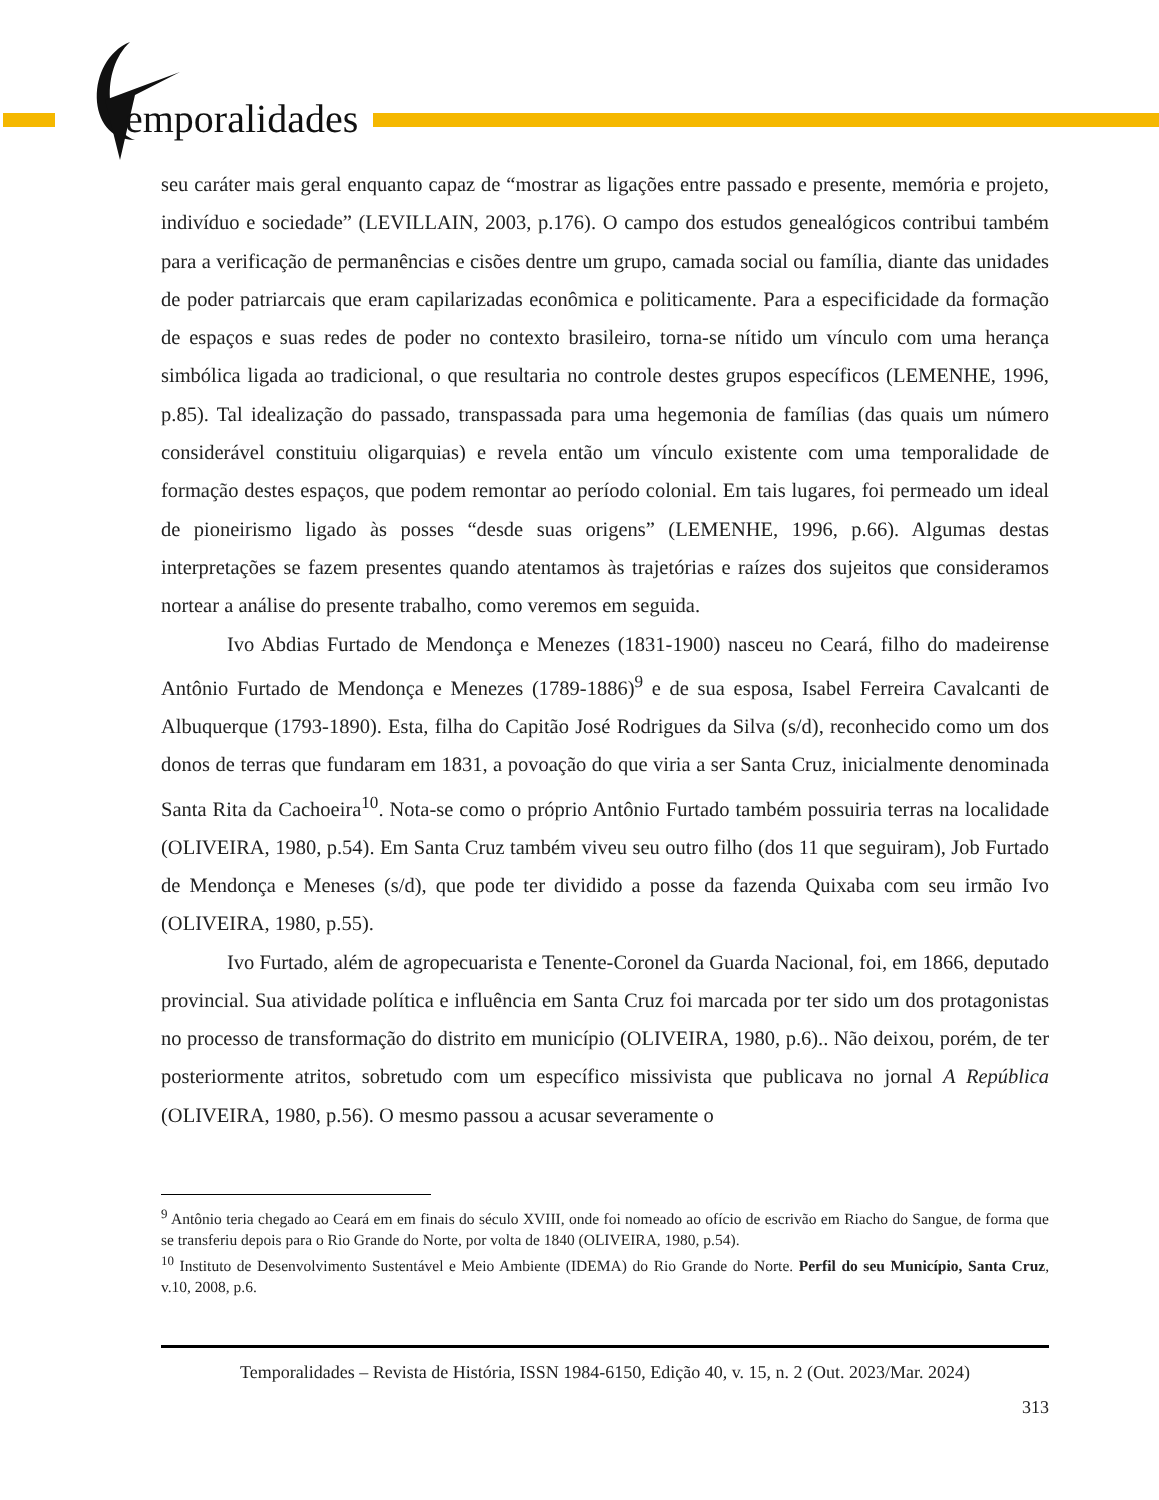emporalidades
seu caráter mais geral enquanto capaz de “mostrar as ligações entre passado e presente, memória e projeto, indivíduo e sociedade” (LEVILLAIN, 2003, p.176). O campo dos estudos genealógicos contribui também para a verificação de permanências e cisões dentre um grupo, camada social ou família, diante das unidades de poder patriarcais que eram capilarizadas econômica e politicamente. Para a especificidade da formação de espaços e suas redes de poder no contexto brasileiro, torna-se nítido um vínculo com uma herança simbólica ligada ao tradicional, o que resultaria no controle destes grupos específicos (LEMENHE, 1996, p.85). Tal idealização do passado, transpassada para uma hegemonia de famílias (das quais um número considerável constituiu oligarquias) e revela então um vínculo existente com uma temporalidade de formação destes espaços, que podem remontar ao período colonial. Em tais lugares, foi permeado um ideal de pioneirismo ligado às posses “desde suas origens” (LEMENHE, 1996, p.66). Algumas destas interpretações se fazem presentes quando atentamos às trajetórias e raízes dos sujeitos que consideramos nortear a análise do presente trabalho, como veremos em seguida.
Ivo Abdias Furtado de Mendonça e Menezes (1831-1900) nasceu no Ceará, filho do madeirense Antônio Furtado de Mendonça e Menezes (1789-1886)<sup>9</sup> e de sua esposa, Isabel Ferreira Cavalcanti de Albuquerque (1793-1890). Esta, filha do Capitão José Rodrigues da Silva (s/d), reconhecido como um dos donos de terras que fundaram em 1831, a povoação do que viria a ser Santa Cruz, inicialmente denominada Santa Rita da Cachoeira<sup>10</sup>. Nota-se como o próprio Antônio Furtado também possuiria terras na localidade (OLIVEIRA, 1980, p.54). Em Santa Cruz também viveu seu outro filho (dos 11 que seguiram), Job Furtado de Mendonça e Meneses (s/d), que pode ter dividido a posse da fazenda Quixaba com seu irmão Ivo (OLIVEIRA, 1980, p.55).
Ivo Furtado, além de agropecuarista e Tenente-Coronel da Guarda Nacional, foi, em 1866, deputado provincial. Sua atividade política e influência em Santa Cruz foi marcada por ter sido um dos protagonistas no processo de transformação do distrito em município (OLIVEIRA, 1980, p.6).. Não deixou, porém, de ter posteriormente atritos, sobretudo com um específico missivista que publicava no jornal A República (OLIVEIRA, 1980, p.56). O mesmo passou a acusar severamente o
<sup>9</sup> Antônio teria chegado ao Ceará em em finais do século XVIII, onde foi nomeado ao ofício de escrivão em Riacho do Sangue, de forma que se transferiu depois para o Rio Grande do Norte, por volta de 1840 (OLIVEIRA, 1980, p.54).
<sup>10</sup> Instituto de Desenvolvimento Sustentável e Meio Ambiente (IDEMA) do Rio Grande do Norte. Perfil do seu Município, Santa Cruz, v.10, 2008, p.6.
Temporalidades – Revista de História, ISSN 1984-6150, Edição 40, v. 15, n. 2 (Out. 2023/Mar. 2024)
313